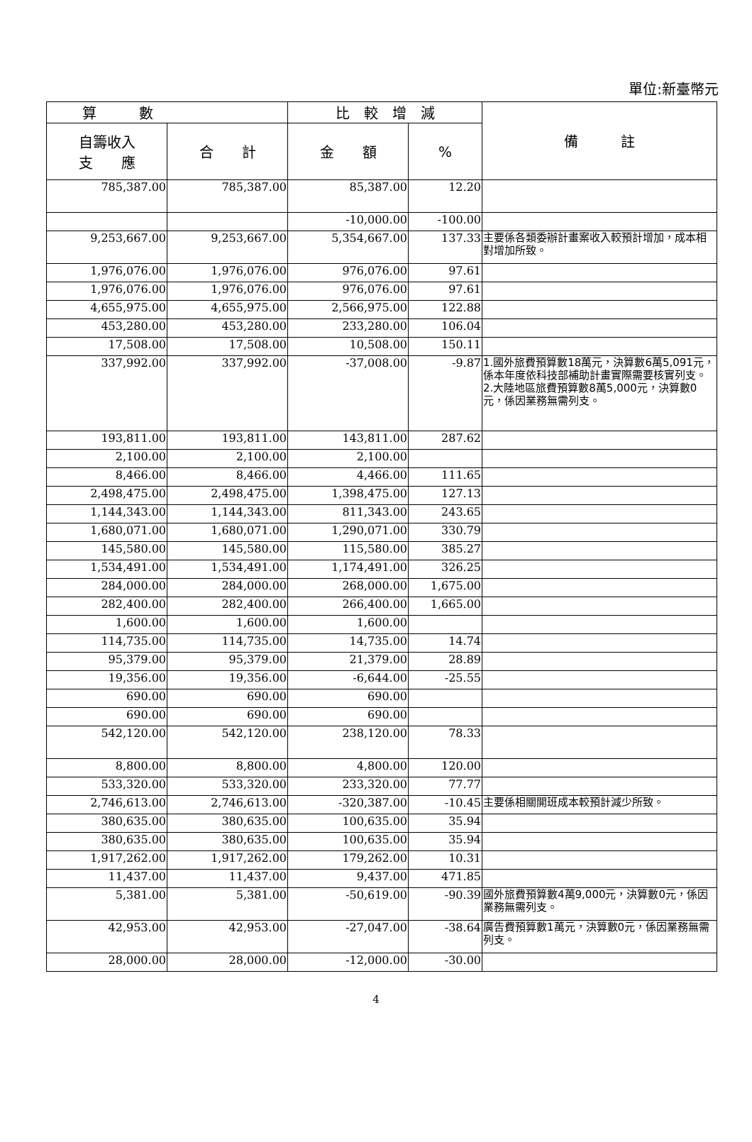單位:新臺幣元
| 算 數 | | 比 較 增 減 | | 備 註 |
| --- | --- | --- | --- | --- |
| 自籌收入 支 應 | 合 計 | 金 額 | % | |
| 785,387.00 | 785,387.00 | 85,387.00 | 12.20 | |
| | | -10,000.00 | -100.00 | |
| 9,253,667.00 | 9,253,667.00 | 5,354,667.00 | 137.33 | 主要係各類委辦計畫案收入較預計增加，成本相對增加所致。 |
| 1,976,076.00 | 1,976,076.00 | 976,076.00 | 97.61 | |
| 1,976,076.00 | 1,976,076.00 | 976,076.00 | 97.61 | |
| 4,655,975.00 | 4,655,975.00 | 2,566,975.00 | 122.88 | |
| 453,280.00 | 453,280.00 | 233,280.00 | 106.04 | |
| 17,508.00 | 17,508.00 | 10,508.00 | 150.11 | |
| 337,992.00 | 337,992.00 | -37,008.00 | -9.87 | 1.國外旅費預算數18萬元，決算數6萬5,091元，係本年度依科技部補助計畫實際需要核實列支。 2.大陸地區旅費預算數8萬5,000元，決算數0元，係因業務無需列支。 |
| 193,811.00 | 193,811.00 | 143,811.00 | 287.62 | |
| 2,100.00 | 2,100.00 | 2,100.00 | | |
| 8,466.00 | 8,466.00 | 4,466.00 | 111.65 | |
| 2,498,475.00 | 2,498,475.00 | 1,398,475.00 | 127.13 | |
| 1,144,343.00 | 1,144,343.00 | 811,343.00 | 243.65 | |
| 1,680,071.00 | 1,680,071.00 | 1,290,071.00 | 330.79 | |
| 145,580.00 | 145,580.00 | 115,580.00 | 385.27 | |
| 1,534,491.00 | 1,534,491.00 | 1,174,491.00 | 326.25 | |
| 284,000.00 | 284,000.00 | 268,000.00 | 1,675.00 | |
| 282,400.00 | 282,400.00 | 266,400.00 | 1,665.00 | |
| 1,600.00 | 1,600.00 | 1,600.00 | | |
| 114,735.00 | 114,735.00 | 14,735.00 | 14.74 | |
| 95,379.00 | 95,379.00 | 21,379.00 | 28.89 | |
| 19,356.00 | 19,356.00 | -6,644.00 | -25.55 | |
| 690.00 | 690.00 | 690.00 | | |
| 690.00 | 690.00 | 690.00 | | |
| 542,120.00 | 542,120.00 | 238,120.00 | 78.33 | |
| 8,800.00 | 8,800.00 | 4,800.00 | 120.00 | |
| 533,320.00 | 533,320.00 | 233,320.00 | 77.77 | |
| 2,746,613.00 | 2,746,613.00 | -320,387.00 | -10.45 | 主要係相關開班成本較預計減少所致。 |
| 380,635.00 | 380,635.00 | 100,635.00 | 35.94 | |
| 380,635.00 | 380,635.00 | 100,635.00 | 35.94 | |
| 1,917,262.00 | 1,917,262.00 | 179,262.00 | 10.31 | |
| 11,437.00 | 11,437.00 | 9,437.00 | 471.85 | |
| 5,381.00 | 5,381.00 | -50,619.00 | -90.39 | 國外旅費預算數4萬9,000元，決算數0元，係因業務無需列支。 |
| 42,953.00 | 42,953.00 | -27,047.00 | -38.64 | 廣告費預算數1萬元，決算數0元，係因業務無需列支。 |
| 28,000.00 | 28,000.00 | -12,000.00 | -30.00 | |
4